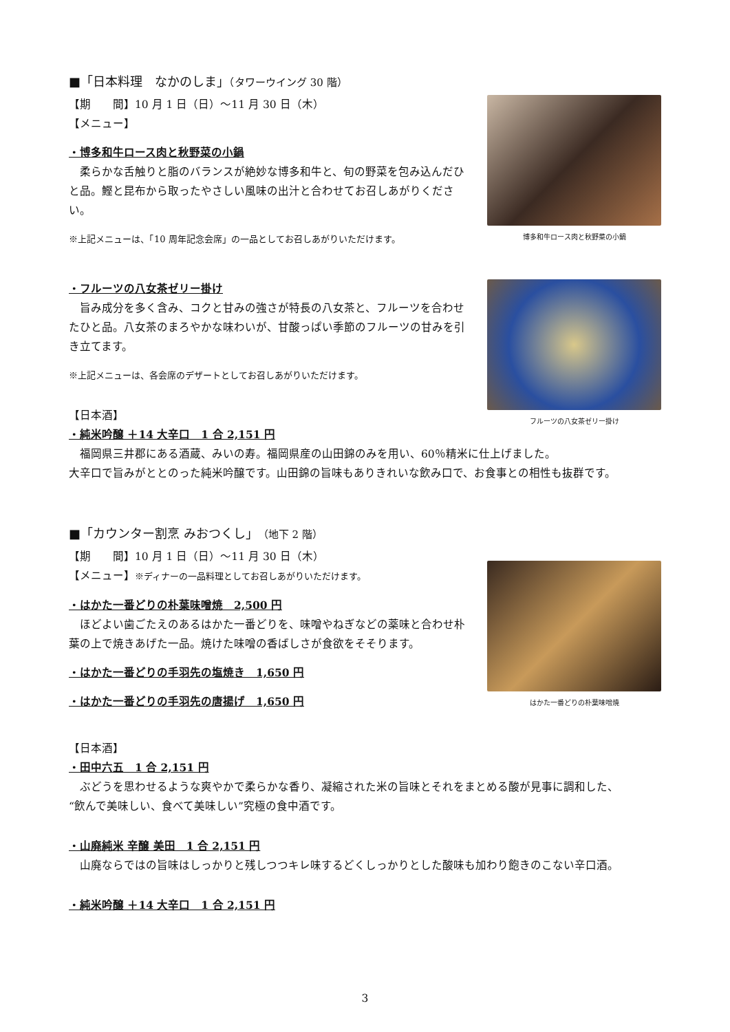■「日本料理　なかのしま」（タワーウイング 30 階）
【期　　間】10 月 1 日（日）～11 月 30 日（木）
【メニュー】
・博多和牛ロース肉と秋野菜の小鍋
　柔らかな舌触りと脂のバランスが絶妙な博多和牛と、旬の野菜を包み込んだひと品。鰹と昆布から取ったやさしい風味の出汁と合わせてお召しあがりください。
※上記メニューは、「10 周年記念会席」の一品としてお召しあがりいただけます。
博多和牛ロース肉と秋野菜の小鍋
・フルーツの八女茶ゼリー掛け
　旨み成分を多く含み、コクと甘みの強さが特長の八女茶と、フルーツを合わせたひと品。八女茶のまろやかな味わいが、甘酸っぱい季節のフルーツの甘みを引き立てます。
※上記メニューは、各会席のデザートとしてお召しあがりいただけます。
【日本酒】
・純米吟醸 ＋14 大辛口　1 合 2,151 円
フルーツの八女茶ゼリー掛け
　福岡県三井郡にある酒蔵、みいの寿。福岡県産の山田錦のみを用い、60％精米に仕上げました。
大辛口で旨みがととのった純米吟醸です。山田錦の旨味もありきれいな飲み口で、お食事との相性も抜群です。
■「カウンター割烹 みおつくし」（地下 2 階）
【期　　間】10 月 1 日（日）～11 月 30 日（木）
【メニュー】※ディナーの一品料理としてお召しあがりいただけます。
・はかた一番どりの朴葉味噌焼　2,500 円
　ほどよい歯ごたえのあるはかた一番どりを、味噌やねぎなどの薬味と合わせ朴葉の上で焼きあげた一品。焼けた味噌の香ばしさが食欲をそそります。
・はかた一番どりの手羽先の塩焼き　1,650 円
・はかた一番どりの手羽先の唐揚げ　1,650 円
はかた一番どりの朴葉味噌焼
【日本酒】
・田中六五　1 合 2,151 円
　ぶどうを思わせるような爽やかで柔らかな香り、凝縮された米の旨味とそれをまとめる酸が見事に調和した、
“飲んで美味しい、食べて美味しい”究極の食中酒です。
・山廃純米 辛醸 美田　1 合 2,151 円
　山廃ならではの旨味はしっかりと残しつつキレ味するどくしっかりとした酸味も加わり飽きのこない辛口酒。
・純米吟醸 ＋14 大辛口　1 合 2,151 円
3